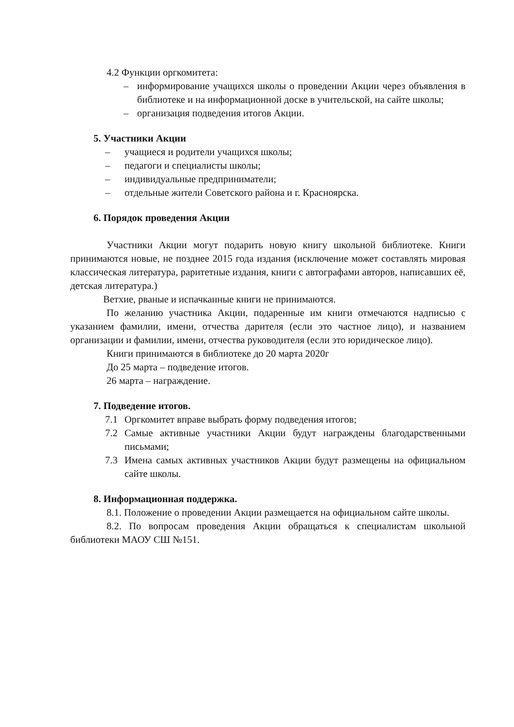4.2 Функции оргкомитета:
– информирование учащихся школы о проведении Акции через объявления в библиотеке и на информационной доске в учительской, на сайте школы;
– организация подведения итогов Акции.
5. Участники Акции
– учащиеся и родители учащихся школы;
– педагоги и специалисты школы;
– индивидуальные предприниматели;
– отдельные жители Советского района и г. Красноярска.
6. Порядок проведения Акции
Участники Акции могут подарить новую книгу школьной библиотеке. Книги принимаются новые, не позднее 2015 года издания (исключение может составлять мировая классическая литература, раритетные издания, книги с автографами авторов, написавших её, детская литература.)
Ветхие, рваные и испачканные книги не принимаются.
По желанию участника Акции, подаренные им книги отмечаются надписью с указанием фамилии, имени, отчества дарителя (если это частное лицо), и названием организации и фамилии, имени, отчества руководителя (если это юридическое лицо).
Книги принимаются в библиотеке до 20 марта 2020г
До 25 марта – подведение итогов.
26 марта – награждение.
7. Подведение итогов.
7.1 Оргкомитет вправе выбрать форму подведения итогов;
7.2 Самые активные участники Акции будут награждены благодарственными письмами;
7.3 Имена самых активных участников Акции будут размещены на официальном сайте школы.
8. Информационная поддержка.
8.1. Положение о проведении Акции размещается на официальном сайте школы.
8.2. По вопросам проведения Акции обращаться к специалистам школьной библиотеки МАОУ СШ №151.